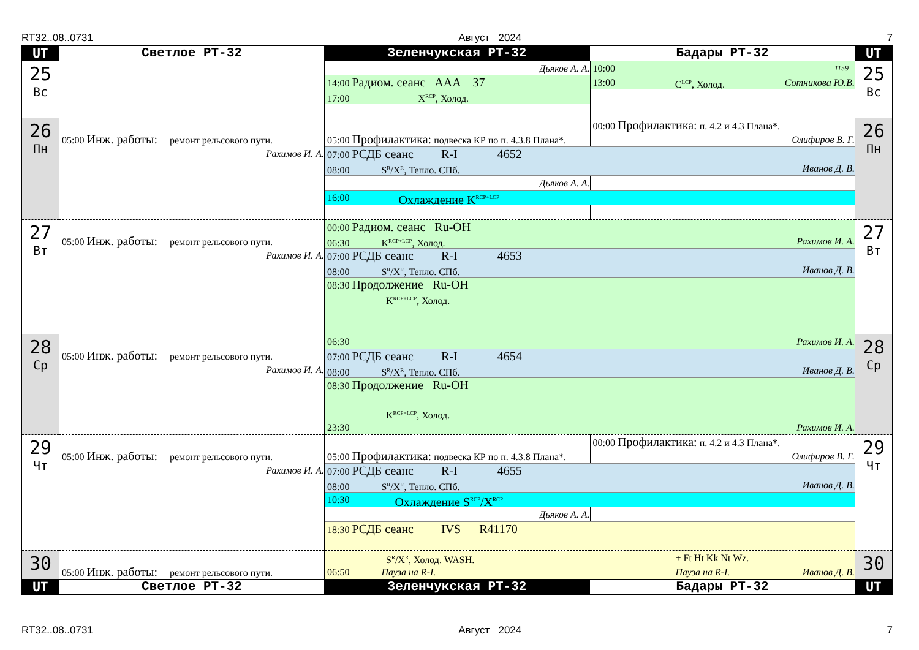RT32..08..0731 Август 2024 7
| UT | Светлое РТ-32 | Зеленчукская РТ-32 | Бадары РТ-32 | UT |
| --- | --- | --- | --- | --- |
| 25 Вс | | Дьяков А. А. 10:00 1159 14:00 Радиом. сеанс AAA 37 13:00 C<sup>LCP</sup>, Холод. Сотникова Ю.В. 17:00 X<sup>RCP</sup>, Холод. | | 25 Вс |
| 26 Пн | 05:00 Инж. работы: ремонт рельсового пути. Рахимов И. А. | 00:00 Профилактика: п. 4.2 и 4.3 Плана*. 05:00 Профилактика: подвеска КР по п. 4.3.8 Плана*. Олифиров В. Г. 07:00 РСДБ сеанс R-I 4652 08:00 S<sup>R</sup>/X<sup>R</sup>, Тепло. СПб. Иванов Д. В. Дьяков А. А. 16:00 Охлаждение K<sup>RCP+LCP</sup> | | 26 Пн |
| 27 Вт | 05:00 Инж. работы: ремонт рельсового пути. Рахимов И. А. | 00:00 Радиом. сеанс Ru-OH 06:30 K<sup>RCP+LCP</sup>, Холод. Рахимов И. А. 07:00 РСДБ сеанс R-I 4653 08:00 S<sup>R</sup>/X<sup>R</sup>, Тепло. СПб. Иванов Д. В. 08:30 Продолжение Ru-OH K<sup>RCP+LCP</sup>, Холод. | | 27 Вт |
| 28 Ср | 05:00 Инж. работы: ремонт рельсового пути. Рахимов И. А. | 06:30 Рахимов И. А. 07:00 РСДБ сеанс R-I 4654 08:00 S<sup>R</sup>/X<sup>R</sup>, Тепло. СПб. Иванов Д. В. 08:30 Продолжение Ru-OH K<sup>RCP+LCP</sup>, Холод. 23:30 Рахимов И. А. | | 28 Ср |
| 29 Чт | 05:00 Инж. работы: ремонт рельсового пути. Рахимов И. А. | 00:00 Профилактика: п. 4.2 и 4.3 Плана*. 05:00 Профилактика: подвеска КР по п. 4.3.8 Плана*. Олифиров В. Г. 07:00 РСДБ сеанс R-I 4655 08:00 S<sup>R</sup>/X<sup>R</sup>, Тепло. СПб. Иванов Д. В. 10:30 Охлаждение S<sup>RCP</sup>/X<sup>RCP</sup> Дьяков А. А. 18:30 РСДБ сеанс IVS R41170 | | 29 Чт |
| 30 | 05:00 Инж. работы: ремонт рельсового пути. | S<sup>R</sup>/X<sup>R</sup>, Холод. WASH. + Ft Ht Kk Nt Wz. 06:50 Пауза на R-I. Пауза на R-I. Иванов Д. В. | | 30 |
| UT | Светлое РТ-32 | Зеленчукская РТ-32 | Бадары РТ-32 | UT |
RT32..08..0731 Август 2024 7